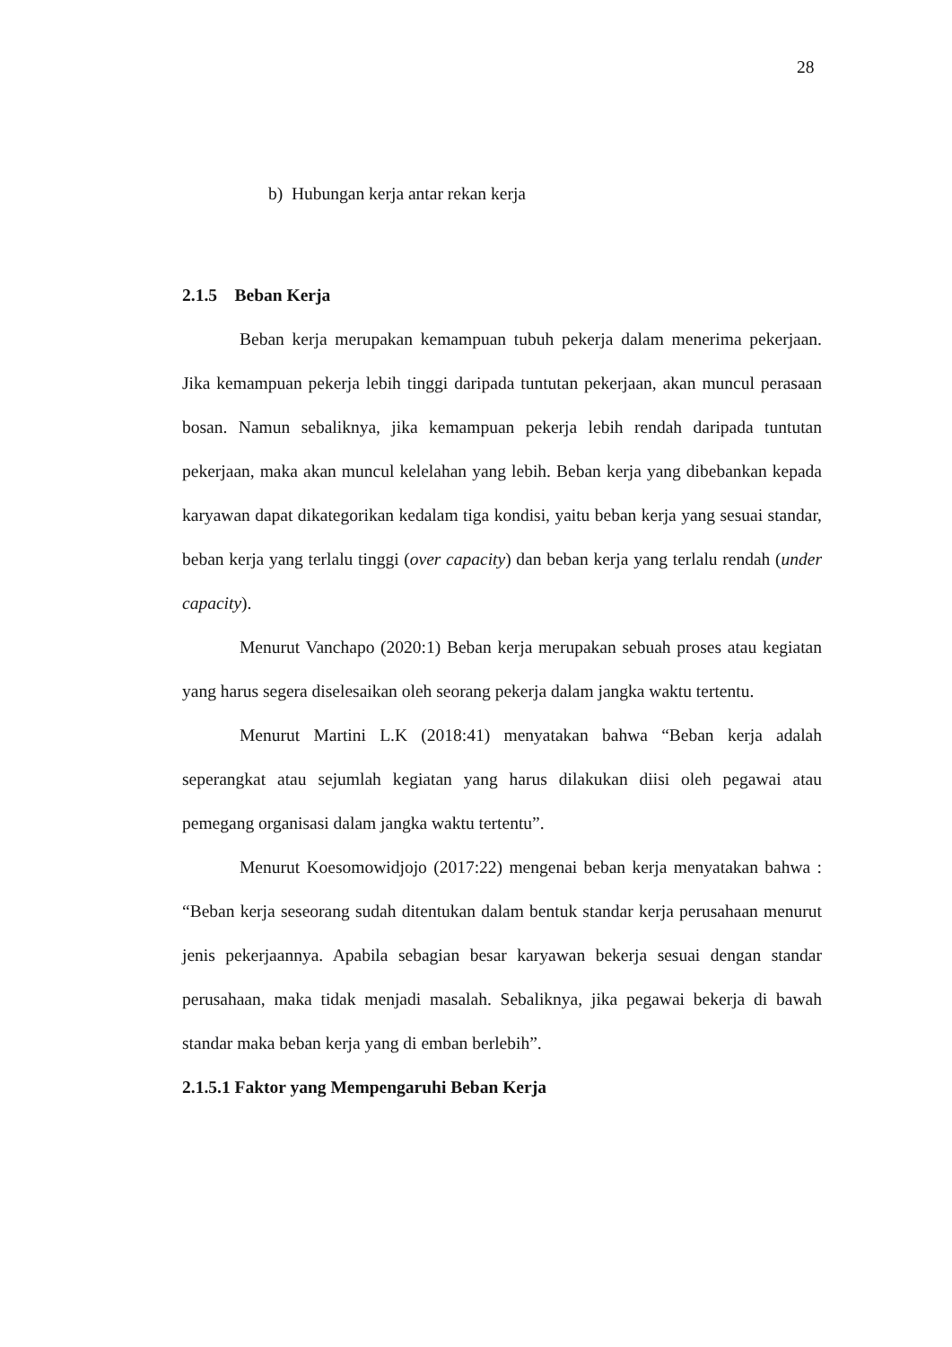28
b) Hubungan kerja antar rekan kerja
2.1.5 Beban Kerja
Beban kerja merupakan kemampuan tubuh pekerja dalam menerima pekerjaan. Jika kemampuan pekerja lebih tinggi daripada tuntutan pekerjaan, akan muncul perasaan bosan. Namun sebaliknya, jika kemampuan pekerja lebih rendah daripada tuntutan pekerjaan, maka akan muncul kelelahan yang lebih. Beban kerja yang dibebankan kepada karyawan dapat dikategorikan kedalam tiga kondisi, yaitu beban kerja yang sesuai standar, beban kerja yang terlalu tinggi (over capacity) dan beban kerja yang terlalu rendah (under capacity).
Menurut Vanchapo (2020:1) Beban kerja merupakan sebuah proses atau kegiatan yang harus segera diselesaikan oleh seorang pekerja dalam jangka waktu tertentu.
Menurut Martini L.K (2018:41) menyatakan bahwa “Beban kerja adalah seperangkat atau sejumlah kegiatan yang harus dilakukan diisi oleh pegawai atau pemegang organisasi dalam jangka waktu tertentu”.
Menurut Koesomowidjojo (2017:22) mengenai beban kerja menyatakan bahwa : “Beban kerja seseorang sudah ditentukan dalam bentuk standar kerja perusahaan menurut jenis pekerjaannya. Apabila sebagian besar karyawan bekerja sesuai dengan standar perusahaan, maka tidak menjadi masalah. Sebaliknya, jika pegawai bekerja di bawah standar maka beban kerja yang di emban berlebih”.
2.1.5.1 Faktor yang Mempengaruhi Beban Kerja